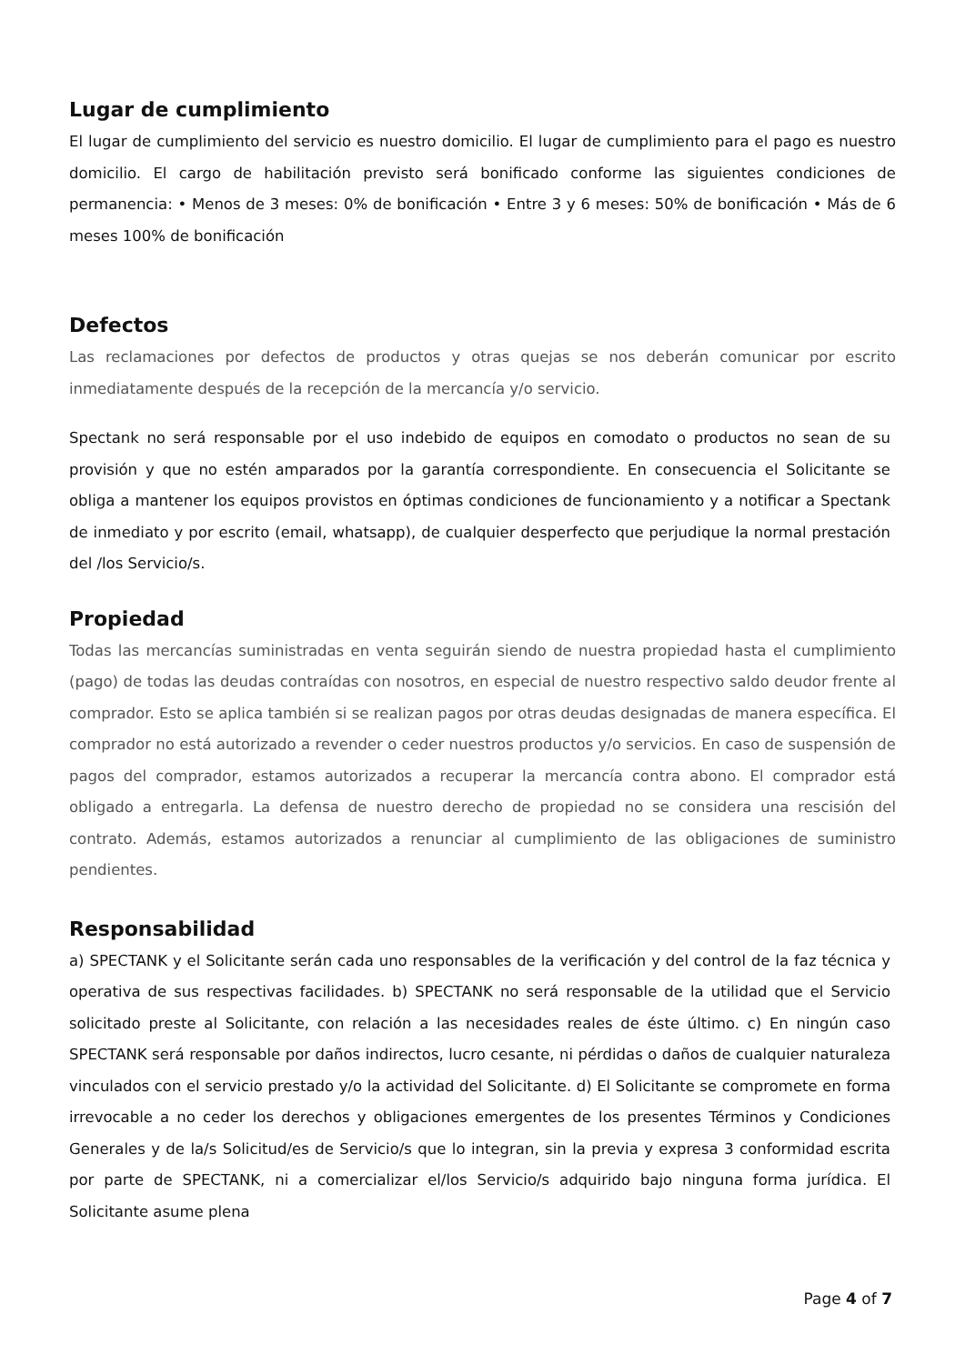Lugar de cumplimiento
El lugar de cumplimiento del servicio es nuestro domicilio. El lugar de cumplimiento para el pago es nuestro domicilio. El cargo de habilitación previsto será bonificado conforme las siguientes condiciones de permanencia: • Menos de 3 meses: 0% de bonificación • Entre 3 y 6 meses: 50% de bonificación • Más de 6 meses 100% de bonificación
Defectos
Las reclamaciones por defectos de productos y otras quejas se nos deberán comunicar por escrito inmediatamente después de la recepción de la mercancía y/o servicio.
Spectank no será responsable por el uso indebido de equipos en comodato o productos no sean de su provisión y que no estén amparados por la garantía correspondiente. En consecuencia el Solicitante se obliga a mantener los equipos provistos en óptimas condiciones de funcionamiento y a notificar a Spectank de inmediato y por escrito (email, whatsapp), de cualquier desperfecto que perjudique la normal prestación del /los Servicio/s.
Propiedad
Todas las mercancías suministradas en venta seguirán siendo de nuestra propiedad hasta el cumplimiento (pago) de todas las deudas contraídas con nosotros, en especial de nuestro respectivo saldo deudor frente al comprador. Esto se aplica también si se realizan pagos por otras deudas designadas de manera específica. El comprador no está autorizado a revender o ceder nuestros productos y/o servicios. En caso de suspensión de pagos del comprador, estamos autorizados a recuperar la mercancía contra abono. El comprador está obligado a entregarla. La defensa de nuestro derecho de propiedad no se considera una rescisión del contrato. Además, estamos autorizados a renunciar al cumplimiento de las obligaciones de suministro pendientes.
Responsabilidad
a) SPECTANK y el Solicitante serán cada uno responsables de la verificación y del control de la faz técnica y operativa de sus respectivas facilidades. b) SPECTANK no será responsable de la utilidad que el Servicio solicitado preste al Solicitante, con relación a las necesidades reales de éste último. c) En ningún caso SPECTANK será responsable por daños indirectos, lucro cesante, ni pérdidas o daños de cualquier naturaleza vinculados con el servicio prestado y/o la actividad del Solicitante. d) El Solicitante se compromete en forma irrevocable a no ceder los derechos y obligaciones emergentes de los presentes Términos y Condiciones Generales y de la/s Solicitud/es de Servicio/s que lo integran, sin la previa y expresa 3 conformidad escrita por parte de SPECTANK, ni a comercializar el/los Servicio/s adquirido bajo ninguna forma jurídica. El Solicitante asume plena
Page 4 of 7